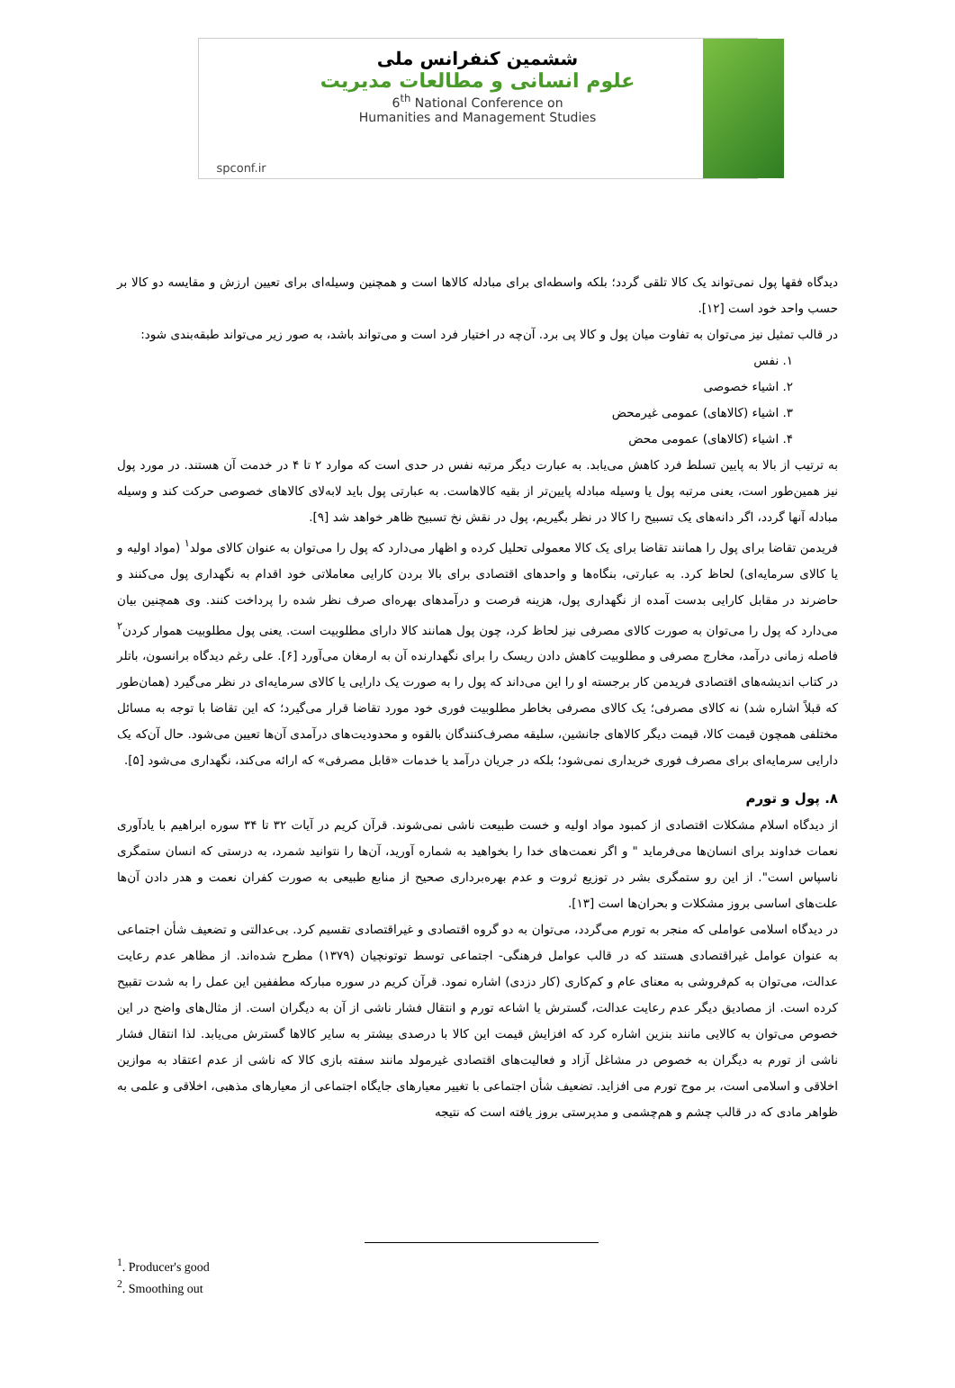ششمین کنفرانس ملی
علوم انسانی و مطالعات مدیریت
6<sup>th</sup> National Conference on
Humanities and Management Studies
spconf.ir
دیدگاه فقها پول نمی‌تواند یک کالا تلقی گردد؛ بلکه واسطه‌ای برای مبادله کالاها است و همچنین وسیله‌ای برای تعیین ارزش و مقایسه دو کالا بر حسب واحد خود است [۱۲].
در قالب تمثیل نیز می‌توان به تفاوت میان پول و کالا پی برد. آن‌چه در اختیار فرد است و می‌تواند باشد، به صور زیر می‌تواند طبقه‌بندی شود:
۱. نفس
۲. اشیاء خصوصی
۳. اشیاء (کالاهای) عمومی غیرمحض
۴. اشیاء (کالاهای) عمومی محض
به ترتیب از بالا به پایین تسلط فرد کاهش می‌یابد. به عبارت دیگر مرتبه نفس در حدی است که موارد ۲ تا ۴ در خدمت آن هستند. در مورد پول نیز همین‌طور است، یعنی مرتبه پول یا وسیله مبادله پایین‌تر از بقیه کالاهاست. به عبارتی پول باید لابه‌لای کالاهای خصوصی حرکت کند و وسیله مبادله آنها گردد، اگر دانه‌های یک تسبیح را کالا در نظر بگیریم، پول در نقش نخ تسبیح ظاهر خواهد شد [۹].
فریدمن تقاضا برای پول را همانند تقاضا برای یک کالا معمولی تحلیل کرده و اظهار می‌دارد که پول را می‌توان به عنوان کالای مولد<sup>۱</sup> (مواد اولیه و یا کالای سرمایه‌ای) لحاظ کرد. به عبارتی، بنگاه‌ها و واحدهای اقتصادی برای بالا بردن کارایی معاملاتی خود اقدام به نگهداری پول می‌کنند و حاضرند در مقابل کارایی بدست آمده از نگهداری پول، هزینه فرصت و درآمدهای بهره‌ای صرف نظر شده را پرداخت کنند. وی همچنین بیان می‌دارد که پول را می‌توان به صورت کالای مصرفی نیز لحاظ کرد، چون پول همانند کالا دارای مطلوبیت است. یعنی پول مطلوبیت هموار کردن<sup>۲</sup> فاصله زمانی درآمد، مخارج مصرفی و مطلوبیت کاهش دادن ریسک را برای نگهدارنده آن به ارمغان می‌آورد [۶]. علی رغم دیدگاه برانسون، باتلر در کتاب اندیشه‌های اقتصادی فریدمن کار برجسته او را این می‌داند که پول را به صورت یک دارایی یا کالای سرمایه‌ای در نظر می‌گیرد (همان‌طور که قبلاً اشاره شد) نه کالای مصرفی؛ یک کالای مصرفی بخاطر مطلوبیت فوری خود مورد تقاضا قرار می‌گیرد؛ که این تقاضا با توجه به مسائل مختلفی همچون قیمت کالا، قیمت دیگر کالاهای جانشین، سلیقه مصرف‌کنندگان بالقوه و محدودیت‌های درآمدی آن‌ها تعیین می‌شود. حال آن‌که یک دارایی سرمایه‌ای برای مصرف فوری خریداری نمی‌شود؛ بلکه در جریان درآمد یا خدمات «قابل مصرفی» که ارائه می‌کند، نگهداری می‌شود [۵].
۸. پول و تورم
از دیدگاه اسلام مشکلات اقتصادی از کمبود مواد اولیه و خست طبیعت ناشی نمی‌شوند. قرآن کریم در آیات ۳۲ تا ۳۴ سوره ابراهیم با یادآوری نعمات خداوند برای انسان‌ها می‌فرماید " و اگر نعمت‌های خدا را بخواهید به شماره آورید، آن‌ها را نتوانید شمرد، به درستی که انسان ستمگری ناسپاس است". از این رو ستمگری بشر در توزیع ثروت و عدم بهره‌برداری صحیح از منابع طبیعی به صورت کفران نعمت و هدر دادن آن‌ها علت‌های اساسی بروز مشکلات و بحران‌ها است [۱۳].
در دیدگاه اسلامی عواملی که منجر به تورم می‌گردد، می‌توان به دو گروه اقتصادی و غیراقتصادی تقسیم کرد. بی‌عدالتی و تضعیف شأن اجتماعی به عنوان عوامل غیراقتصادی هستند که در قالب عوامل فرهنگی- اجتماعی توسط توتونچیان (۱۳۷۹) مطرح شده‌اند. از مظاهر عدم رعایت عدالت، می‌توان به کم‌فروشی به معنای عام و کم‌کاری (کار دزدی) اشاره نمود. قرآن کریم در سوره مبارکه مطففین این عمل را به شدت تقبیح کرده است. از مصادیق دیگر عدم رعایت عدالت، گسترش یا اشاعه تورم و انتقال فشار ناشی از آن به دیگران است. از مثال‌های واضح در این خصوص می‌توان به کالایی مانند بنزین اشاره کرد که افزایش قیمت این کالا با درصدی بیشتر به سایر کالاها گسترش می‌یابد. لذا انتقال فشار ناشی از تورم به دیگران به خصوص در مشاغل آزاد و فعالیت‌های اقتصادی غیرمولد مانند سفته بازی کالا که ناشی از عدم اعتقاد به موازین اخلاقی و اسلامی است، بر موج تورم می افزاید. تضعیف شأن اجتماعی با تغییر معیارهای جایگاه اجتماعی از معیارهای مذهبی، اخلاقی و علمی به ظواهر مادی که در قالب چشم و هم‌چشمی و مدپرستی بروز یافته است که نتیجه
<sup>1</sup>. Producer's good
<sup>2</sup>. Smoothing out